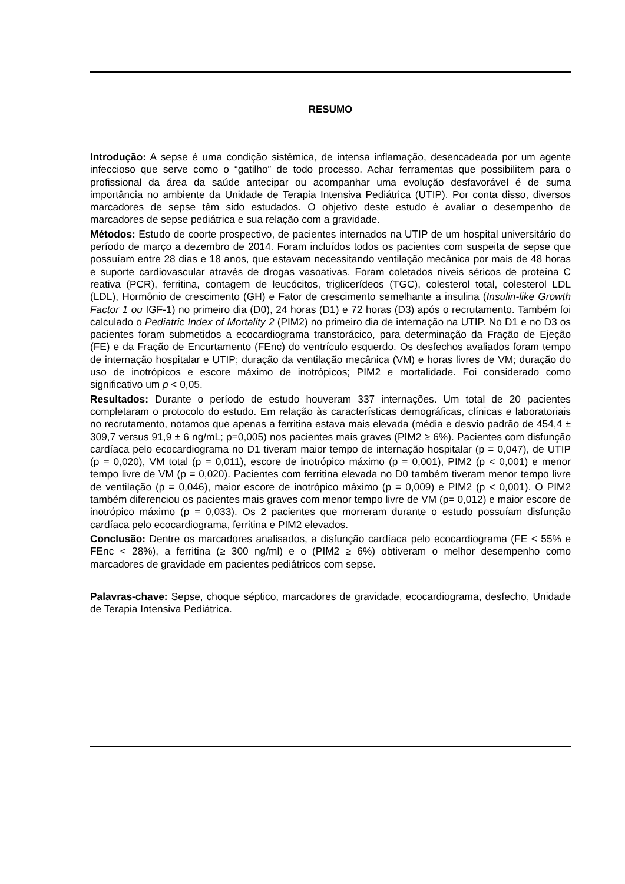RESUMO
Introdução: A sepse é uma condição sistêmica, de intensa inflamação, desencadeada por um agente infeccioso que serve como o “gatilho” de todo processo. Achar ferramentas que possibilitem para o profissional da área da saúde antecipar ou acompanhar uma evolução desfavorável é de suma importância no ambiente da Unidade de Terapia Intensiva Pediátrica (UTIP). Por conta disso, diversos marcadores de sepse têm sido estudados. O objetivo deste estudo é avaliar o desempenho de marcadores de sepse pediátrica e sua relação com a gravidade.
Métodos: Estudo de coorte prospectivo, de pacientes internados na UTIP de um hospital universitário do período de março a dezembro de 2014. Foram incluídos todos os pacientes com suspeita de sepse que possuíam entre 28 dias e 18 anos, que estavam necessitando ventilação mecânica por mais de 48 horas e suporte cardiovascular através de drogas vasoativas. Foram coletados níveis séricos de proteína C reativa (PCR), ferritina, contagem de leucócitos, triglicerídeos (TGC), colesterol total, colesterol LDL (LDL), Hormônio de crescimento (GH) e Fator de crescimento semelhante a insulina (Insulin-like Growth Factor 1 ou IGF-1) no primeiro dia (D0), 24 horas (D1) e 72 horas (D3) após o recrutamento. Também foi calculado o Pediatric Index of Mortality 2 (PIM2) no primeiro dia de internação na UTIP. No D1 e no D3 os pacientes foram submetidos a ecocardiograma transtorácico, para determinação da Fração de Ejeção (FE) e da Fração de Encurtamento (FEnc) do ventrículo esquerdo. Os desfechos avaliados foram tempo de internação hospitalar e UTIP; duração da ventilação mecânica (VM) e horas livres de VM; duração do uso de inotrópicos e escore máximo de inotrópicos; PIM2 e mortalidade. Foi considerado como significativo um p < 0,05.
Resultados: Durante o período de estudo houveram 337 internações. Um total de 20 pacientes completaram o protocolo do estudo. Em relação às características demográficas, clínicas e laboratoriais no recrutamento, notamos que apenas a ferritina estava mais elevada (média e desvio padrão de 454,4 ± 309,7 versus 91,9 ± 6 ng/mL; p=0,005) nos pacientes mais graves (PIM2 ≥ 6%). Pacientes com disfunção cardíaca pelo ecocardiograma no D1 tiveram maior tempo de internação hospitalar (p = 0,047), de UTIP (p = 0,020), VM total (p = 0,011), escore de inotrópico máximo (p = 0,001), PIM2 (p < 0,001) e menor tempo livre de VM (p = 0,020). Pacientes com ferritina elevada no D0 também tiveram menor tempo livre de ventilação (p = 0,046), maior escore de inotrópico máximo (p = 0,009) e PIM2 (p < 0,001). O PIM2 também diferenciou os pacientes mais graves com menor tempo livre de VM (p= 0,012) e maior escore de inotrópico máximo (p = 0,033). Os 2 pacientes que morreram durante o estudo possuíam disfunção cardíaca pelo ecocardiograma, ferritina e PIM2 elevados.
Conclusão: Dentre os marcadores analisados, a disfunção cardíaca pelo ecocardiograma (FE < 55% e FEnc < 28%), a ferritina (≥ 300 ng/ml) e o (PIM2 ≥ 6%) obtiveram o melhor desempenho como marcadores de gravidade em pacientes pediátricos com sepse.
Palavras-chave: Sepse, choque séptico, marcadores de gravidade, ecocardiograma, desfecho, Unidade de Terapia Intensiva Pediátrica.